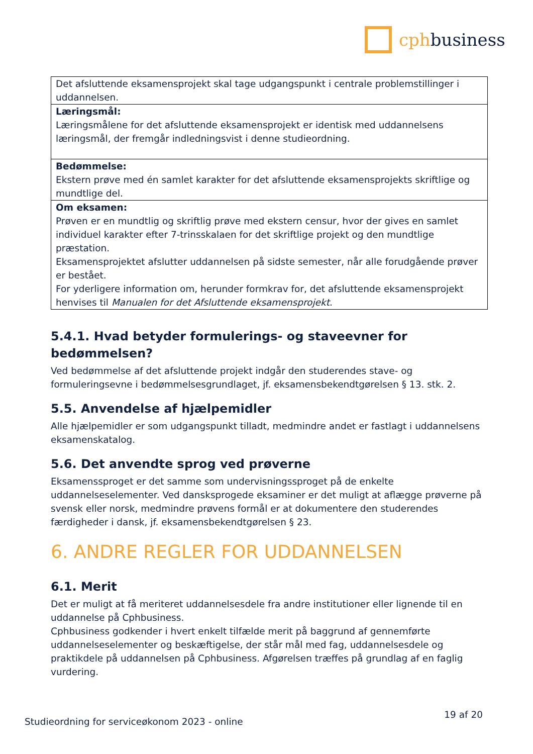cphbusiness
| Det afsluttende eksamensprojekt skal tage udgangspunkt i centrale problemstillinger i uddannelsen. |
| Læringsmål: Læringsmålene for det afsluttende eksamensprojekt er identisk med uddannelsens læringsmål, der fremgår indledningsvist i denne studieordning. |
| Bedømmelse: Ekstern prøve med én samlet karakter for det afsluttende eksamensprojekts skriftlige og mundtlige del. |
| Om eksamen: Prøven er en mundtlig og skriftlig prøve med ekstern censur, hvor der gives en samlet individuel karakter efter 7-trinsskalaen for det skriftlige projekt og den mundtlige præstation. Eksamensprojektet afslutter uddannelsen på sidste semester, når alle forudgående prøver er bestået. For yderligere information om, herunder formkrav for, det afsluttende eksamensprojekt henvises til Manualen for det Afsluttende eksamensprojekt . |
5.4.1. Hvad betyder formulerings- og staveevner for bedømmelsen?
Ved bedømmelse af det afsluttende projekt indgår den studerendes stave- og formuleringsevne i bedømmelsesgrundlaget, jf. eksamensbekendtgørelsen § 13. stk. 2.
5.5. Anvendelse af hjælpemidler
Alle hjælpemidler er som udgangspunkt tilladt, medmindre andet er fastlagt i uddannelsens eksamenskatalog.
5.6. Det anvendte sprog ved prøverne
Eksamenssproget er det samme som undervisningssproget på de enkelte uddannelseselementer. Ved dansksprogede eksaminer er det muligt at aflægge prøverne på svensk eller norsk, medmindre prøvens formål er at dokumentere den studerendes færdigheder i dansk, jf. eksamensbekendtgørelsen § 23.
6. ANDRE REGLER FOR UDDANNELSEN
6.1. Merit
Det er muligt at få meriteret uddannelsesdele fra andre institutioner eller lignende til en uddannelse på Cphbusiness.
Cphbusiness godkender i hvert enkelt tilfælde merit på baggrund af gennemførte uddannelseselementer og beskæftigelse, der står mål med fag, uddannelsesdele og praktikdele på uddannelsen på Cphbusiness. Afgørelsen træffes på grundlag af en faglig vurdering.
Studieordning for serviceøkonom 2023 - online 19 af 20